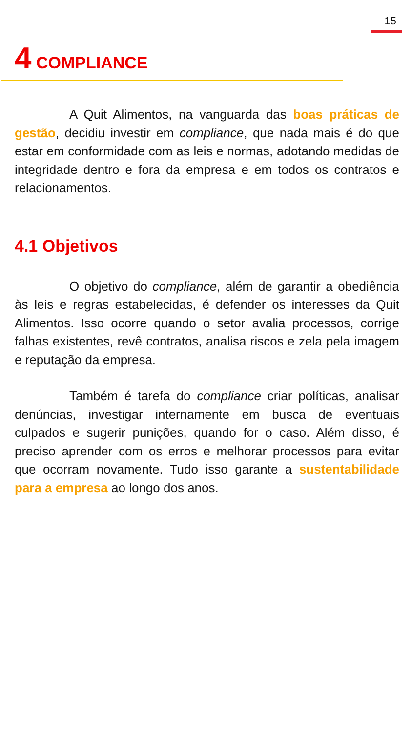15
4 COMPLIANCE
A Quit Alimentos, na vanguarda das boas práticas de gestão, decidiu investir em compliance, que nada mais é do que estar em conformidade com as leis e normas, adotando medidas de integridade dentro e fora da empresa e em todos os contratos e relacionamentos.
4.1 Objetivos
O objetivo do compliance, além de garantir a obediência às leis e regras estabelecidas, é defender os interesses da Quit Alimentos. Isso ocorre quando o setor avalia processos, corrige falhas existentes, revê contratos, analisa riscos e zela pela imagem e reputação da empresa.
Também é tarefa do compliance criar políticas, analisar denúncias, investigar internamente em busca de eventuais culpados e sugerir punições, quando for o caso. Além disso, é preciso aprender com os erros e melhorar processos para evitar que ocorram novamente. Tudo isso garante a sustentabilidade para a empresa ao longo dos anos.